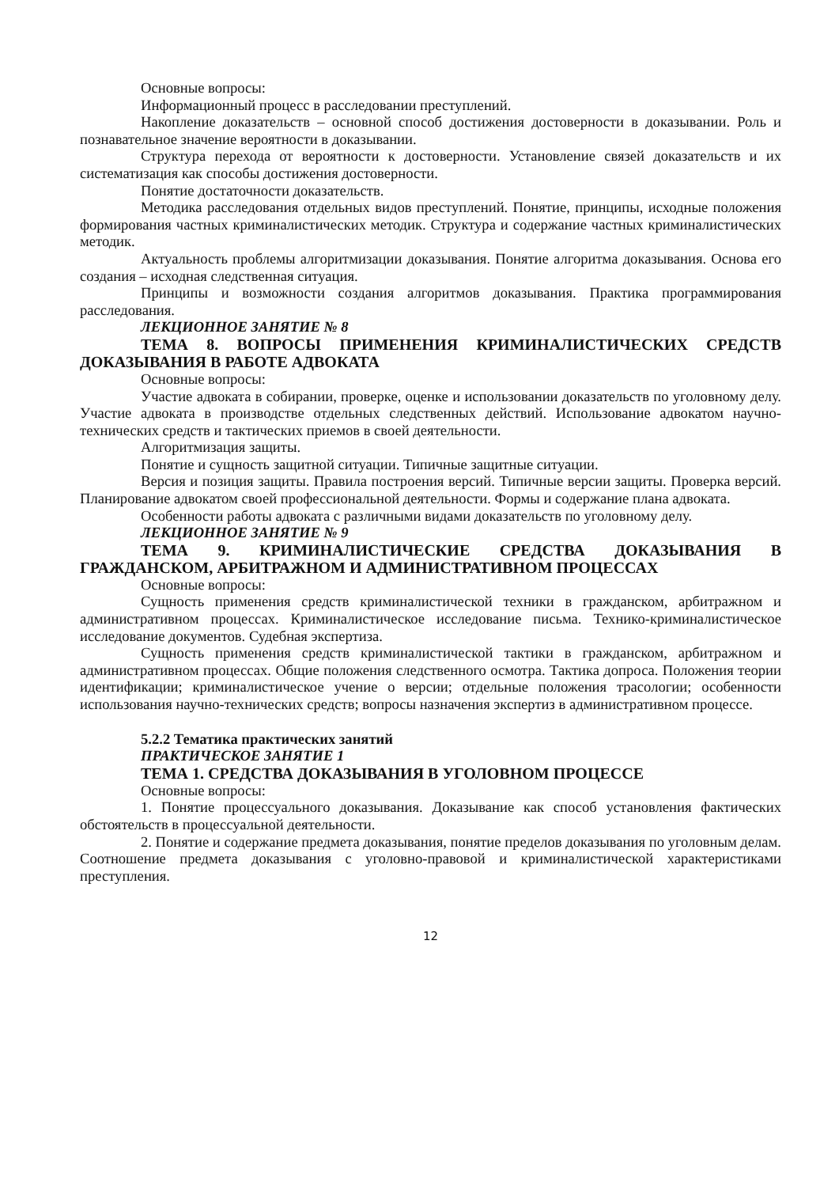Основные вопросы:
Информационный процесс в расследовании преступлений.
Накопление доказательств – основной способ достижения достоверности в доказывании. Роль и познавательное значение вероятности в доказывании.
Структура перехода от вероятности к достоверности. Установление связей доказательств и их систематизация как способы достижения достоверности.
Понятие достаточности доказательств.
Методика расследования отдельных видов преступлений. Понятие, принципы, исходные положения формирования частных криминалистических методик. Структура и содержание частных криминалистических методик.
Актуальность проблемы алгоритмизации доказывания. Понятие алгоритма доказывания. Основа его создания – исходная следственная ситуация.
Принципы и возможности создания алгоритмов доказывания. Практика программирования расследования.
ЛЕКЦИОННОЕ ЗАНЯТИЕ № 8
ТЕМА 8. ВОПРОСЫ ПРИМЕНЕНИЯ КРИМИНАЛИСТИЧЕСКИХ СРЕДСТВ ДОКАЗЫВАНИЯ В РАБОТЕ АДВОКАТА
Основные вопросы:
Участие адвоката в собирании, проверке, оценке и использовании доказательств по уголовному делу. Участие адвоката в производстве отдельных следственных действий. Использование адвокатом научно-технических средств и тактических приемов в своей деятельности.
Алгоритмизация защиты.
Понятие и сущность защитной ситуации. Типичные защитные ситуации.
Версия и позиция защиты. Правила построения версий. Типичные версии защиты. Проверка версий. Планирование адвокатом своей профессиональной деятельности. Формы и содержание плана адвоката.
Особенности работы адвоката с различными видами доказательств по уголовному делу.
ЛЕКЦИОННОЕ ЗАНЯТИЕ № 9
ТЕМА 9. КРИМИНАЛИСТИЧЕСКИЕ СРЕДСТВА ДОКАЗЫВАНИЯ В ГРАЖДАНСКОМ, АРБИТРАЖНОМ И АДМИНИСТРАТИВНОМ ПРОЦЕССАХ
Основные вопросы:
Сущность применения средств криминалистической техники в гражданском, арбитражном и административном процессах. Криминалистическое исследование письма. Технико-криминалистическое исследование документов. Судебная экспертиза.
Сущность применения средств криминалистической тактики в гражданском, арбитражном и административном процессах. Общие положения следственного осмотра. Тактика допроса. Положения теории идентификации; криминалистическое учение о версии; отдельные положения трасологии; особенности использования научно-технических средств; вопросы назначения экспертиз в административном процессе.
5.2.2 Тематика практических занятий
ПРАКТИЧЕСКОЕ ЗАНЯТИЕ 1
ТЕМА 1. СРЕДСТВА ДОКАЗЫВАНИЯ В УГОЛОВНОМ ПРОЦЕССЕ
Основные вопросы:
1. Понятие процессуального доказывания. Доказывание как способ установления фактических обстоятельств в процессуальной деятельности.
2. Понятие и содержание предмета доказывания, понятие пределов доказывания по уголовным делам. Соотношение предмета доказывания с уголовно-правовой и криминалистической характеристиками преступления.
12